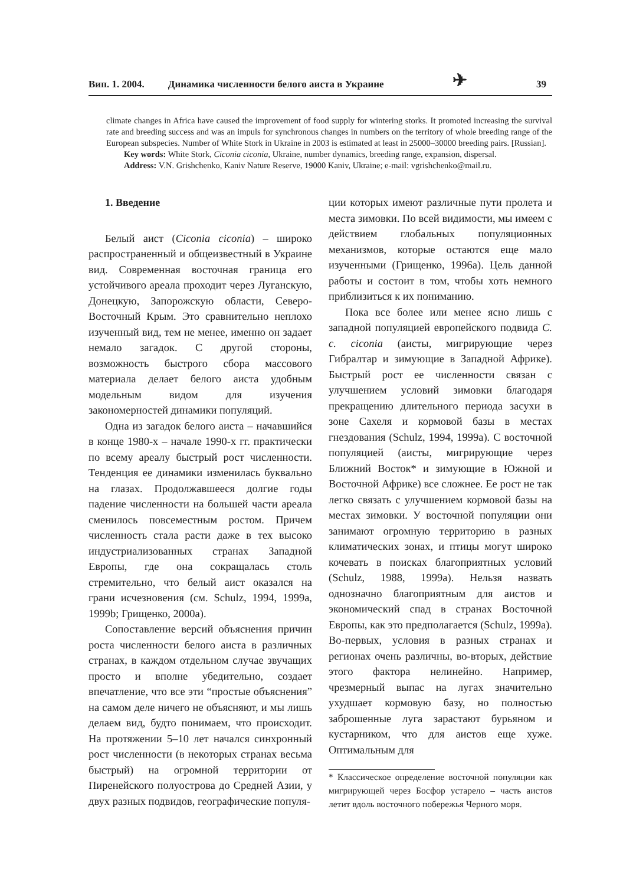Вип. 1. 2004. Динамика численности белого аиста в Украине ✈ 39
climate changes in Africa have caused the improvement of food supply for wintering storks. It promoted increasing the survival rate and breeding success and was an impuls for synchronous changes in numbers on the territory of whole breeding range of the European subspecies. Number of White Stork in Ukraine in 2003 is estimated at least in 25000–30000 breeding pairs. [Russian].
Key words: White Stork, Ciconia ciconia, Ukraine, number dynamics, breeding range, expansion, dispersal.
Address: V.N. Grishchenko, Kaniv Nature Reserve, 19000 Kaniv, Ukraine; e-mail: vgrishchenko@mail.ru.
1. Введение
Белый аист (Ciconia ciconia) – широко распространенный и общеизвестный в Украине вид. Современная восточная граница его устойчивого ареала проходит через Луганскую, Донецкую, Запорожскую области, Северо-Восточный Крым. Это сравнительно неплохо изученный вид, тем не менее, именно он задает немало загадок. С другой стороны, возможность быстрого сбора массового материала делает белого аиста удобным модельным видом для изучения закономерностей динамики популяций.
Одна из загадок белого аиста – начавшийся в конце 1980-х – начале 1990-х гг. практически по всему ареалу быстрый рост численности. Тенденция ее динамики изменилась буквально на глазах. Продолжавшееся долгие годы падение численности на большей части ареала сменилось повсеместным ростом. Причем численность стала расти даже в тех высоко индустриализованных странах Западной Европы, где она сокращалась столь стремительно, что белый аист оказался на грани исчезновения (см. Schulz, 1994, 1999a, 1999b; Грищенко, 2000a).
Сопоставление версий объяснения причин роста численности белого аиста в различных странах, в каждом отдельном случае звучащих просто и вполне убедительно, создает впечатление, что все эти “простые объяснения” на самом деле ничего не объясняют, и мы лишь делаем вид, будто понимаем, что происходит. На протяжении 5–10 лет начался синхронный рост численности (в некоторых странах весьма быстрый) на огромной территории от Пиренейского полуострова до Средней Азии, у двух разных подвидов, географические популя-
ции которых имеют различные пути пролета и места зимовки. По всей видимости, мы имеем с действием глобальных популяционных механизмов, которые остаются еще мало изученными (Грищенко, 1996a). Цель данной работы и состоит в том, чтобы хоть немного приблизиться к их пониманию.
Пока все более или менее ясно лишь с западной популяцией европейского подвида C. c. ciconia (аисты, мигрирующие через Гибралтар и зимующие в Западной Африке). Быстрый рост ее численности связан с улучшением условий зимовки благодаря прекращению длительного периода засухи в зоне Сахеля и кормовой базы в местах гнездования (Schulz, 1994, 1999a). С восточной популяцией (аисты, мигрирующие через Ближний Восток* и зимующие в Южной и Восточной Африке) все сложнее. Ее рост не так легко связать с улучшением кормовой базы на местах зимовки. У восточной популяции они занимают огромную территорию в разных климатических зонах, и птицы могут широко кочевать в поисках благоприятных условий (Schulz, 1988, 1999a). Нельзя назвать однозначно благоприятным для аистов и экономический спад в странах Восточной Европы, как это предполагается (Schulz, 1999a). Во-первых, условия в разных странах и регионах очень различны, во-вторых, действие этого фактора нелинейно. Например, чрезмерный выпас на лугах значительно ухудшает кормовую базу, но полностью заброшенные луга зарастают бурьяном и кустарником, что для аистов еще хуже. Оптимальным для
* Классическое определение восточной популяции как мигрирующей через Босфор устарело – часть аистов летит вдоль восточного побережья Черного моря.